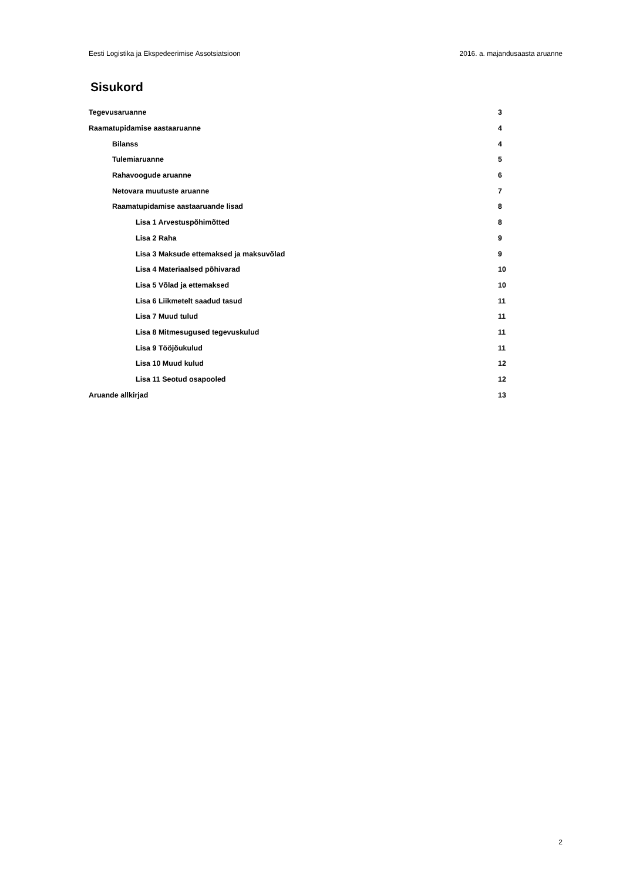Eesti Logistika ja Ekspedeerimise Assotsiatsioon 2016. a. majandusaasta aruanne
Sisukord
Tegevusaruanne 3
Raamatupidamise aastaaruanne 4
Bilanss 4
Tulemiaruanne 5
Rahavoogude aruanne 6
Netovara muutuste aruanne 7
Raamatupidamise aastaaruande lisad 8
Lisa 1 Arvestuspõhimõtted 8
Lisa 2 Raha 9
Lisa 3 Maksude ettemaksed ja maksuvõlad 9
Lisa 4 Materiaalsed põhivarad 10
Lisa 5 Võlad ja ettemaksed 10
Lisa 6 Liikmetelt saadud tasud 11
Lisa 7 Muud tulud 11
Lisa 8 Mitmesugused tegevuskulud 11
Lisa 9 Tööjõukulud 11
Lisa 10 Muud kulud 12
Lisa 11 Seotud osapooled 12
Aruande allkirjad 13
2